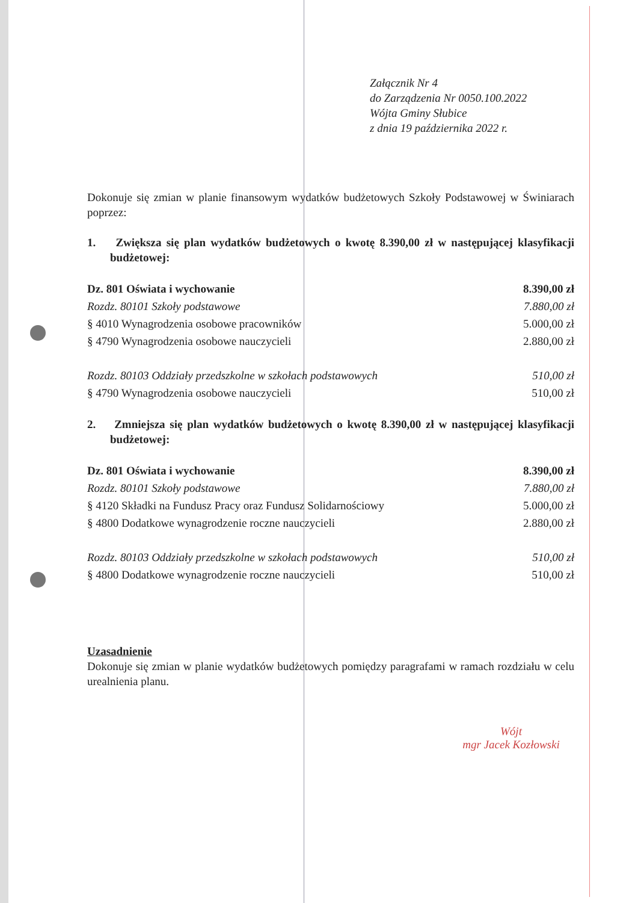Załącznik Nr 4
do Zarządzenia Nr 0050.100.2022
Wójta Gminy Słubice
z dnia 19 października 2022 r.
Dokonuje się zmian w planie finansowym wydatków budżetowych Szkoły Podstawowej w Świniarach poprzez:
1. Zwiększa się plan wydatków budżetowych o kwotę 8.390,00 zł w następującej klasyfikacji budżetowej:
| Dz. 801 Oświata i wychowanie | 8.390,00 zł |
| Rozdz. 80101 Szkoły podstawowe | 7.880,00 zł |
| § 4010 Wynagrodzenia osobowe pracowników | 5.000,00 zł |
| § 4790 Wynagrodzenia osobowe nauczycieli | 2.880,00 zł |
| Rozdz. 80103 Oddziały przedszkolne w szkołach podstawowych | 510,00 zł |
| § 4790 Wynagrodzenia osobowe nauczycieli | 510,00 zł |
2. Zmniejsza się plan wydatków budżetowych o kwotę 8.390,00 zł w następującej klasyfikacji budżetowej:
| Dz. 801 Oświata i wychowanie | 8.390,00 zł |
| Rozdz. 80101 Szkoły podstawowe | 7.880,00 zł |
| § 4120 Składki na Fundusz Pracy oraz Fundusz Solidarnościowy | 5.000,00 zł |
| § 4800 Dodatkowe wynagrodzenie roczne nauczycieli | 2.880,00 zł |
| Rozdz. 80103 Oddziały przedszkolne w szkołach podstawowych | 510,00 zł |
| § 4800 Dodatkowe wynagrodzenie roczne nauczycieli | 510,00 zł |
Uzasadnienie
Dokonuje się zmian w planie wydatków budżetowych pomiędzy paragrafami w ramach rozdziału w celu urealnienia planu.
Wójt
mgr Jacek Kozłowski